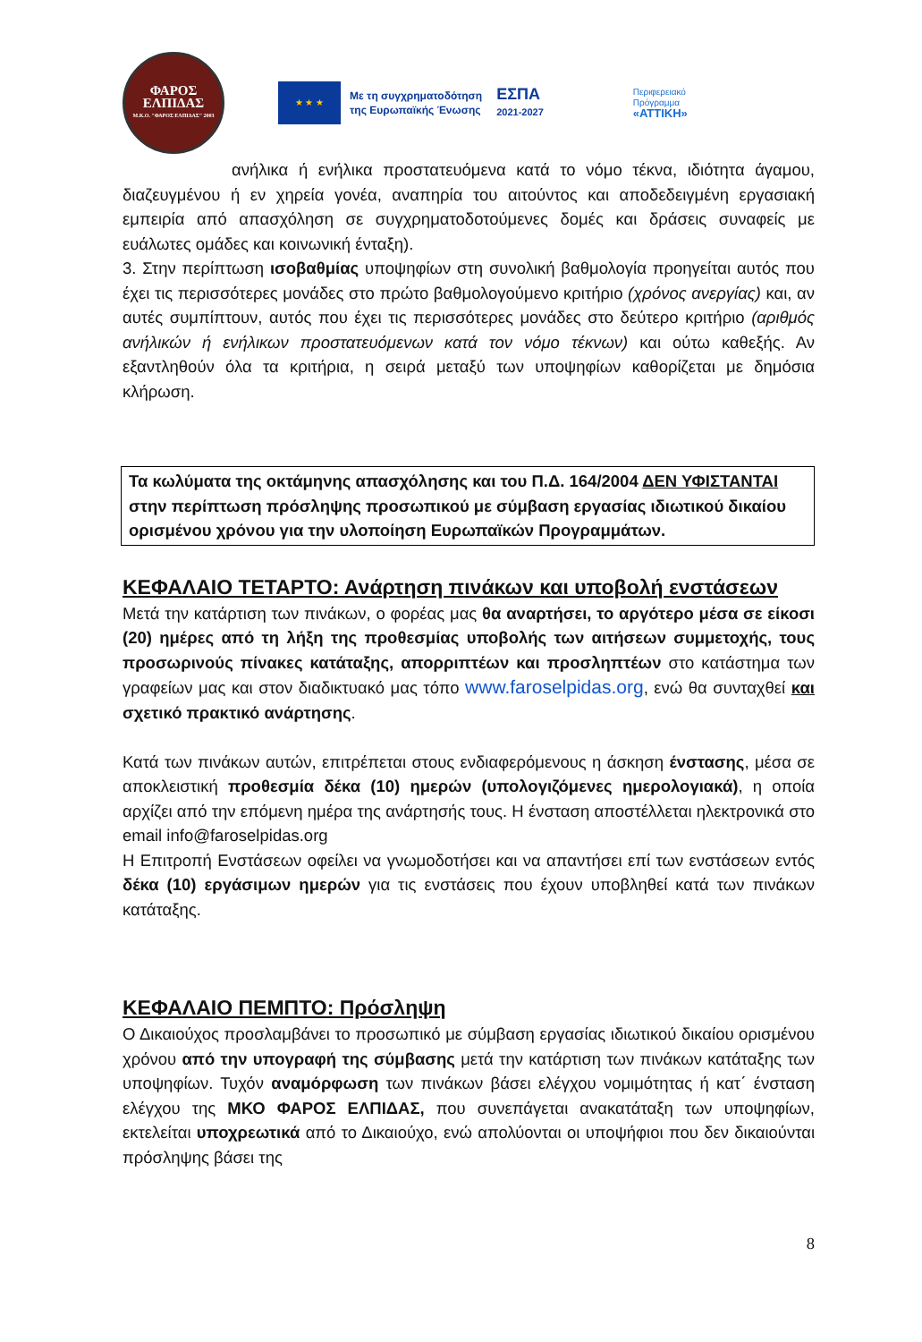ΦΑΡΟΣ
ΕΛΠΙΔΑΣ
Μ.Κ.Ο. "ΦΑΡΟΣ ΕΛΠΙΔΑΣ" 2003
★ ★ ★
Με τη συγχρηματοδότηση
της Ευρωπαϊκής Ένωσης
ΕΣΠΑ
2021-2027
Περιφερειακό
Πρόγραμμα
«ΑΤΤΙΚΗ»
ανήλικα ή ενήλικα προστατευόμενα κατά το νόμο τέκνα, ιδιότητα άγαμου, διαζευγμένου ή εν χηρεία γονέα, αναπηρία του αιτούντος και αποδεδειγμένη εργασιακή εμπειρία από απασχόληση σε συγχρηματοδοτούμενες δομές και δράσεις συναφείς με ευάλωτες ομάδες και κοινωνική ένταξη).
3. Στην περίπτωση ισοβαθμίας υποψηφίων στη συνολική βαθμολογία προηγείται αυτός που έχει τις περισσότερες μονάδες στο πρώτο βαθμολογούμενο κριτήριο (χρόνος ανεργίας) και, αν αυτές συμπίπτουν, αυτός που έχει τις περισσότερες μονάδες στο δεύτερο κριτήριο (αριθμός ανήλικών ή ενήλικων προστατευόμενων κατά τον νόμο τέκνων) και ούτω καθεξής. Αν εξαντληθούν όλα τα κριτήρια, η σειρά μεταξύ των υποψηφίων καθορίζεται με δημόσια κλήρωση.
Τα κωλύματα της οκτάμηνης απασχόλησης και του Π.Δ. 164/2004 ΔΕΝ ΥΦΙΣΤΑΝΤΑΙ στην περίπτωση πρόσληψης προσωπικού με σύμβαση εργασίας ιδιωτικού δικαίου ορισμένου χρόνου για την υλοποίηση Ευρωπαϊκών Προγραμμάτων.
ΚΕΦΑΛΑΙΟ ΤΕΤΑΡΤΟ: Ανάρτηση πινάκων και υποβολή ενστάσεων
Μετά την κατάρτιση των πινάκων, ο φορέας μας θα αναρτήσει, το αργότερο μέσα σε είκοσι (20) ημέρες από τη λήξη της προθεσμίας υποβολής των αιτήσεων συμμετοχής, τους προσωρινούς πίνακες κατάταξης, απορριπτέων και προσληπτέων στο κατάστημα των γραφείων μας και στον διαδικτυακό μας τόπο www.faroselpidas.org, ενώ θα συνταχθεί και σχετικό πρακτικό ανάρτησης.
Κατά των πινάκων αυτών, επιτρέπεται στους ενδιαφερόμενους η άσκηση ένστασης, μέσα σε αποκλειστική προθεσμία δέκα (10) ημερών (υπολογιζόμενες ημερολογιακά), η οποία αρχίζει από την επόμενη ημέρα της ανάρτησής τους. Η ένσταση αποστέλλεται ηλεκτρονικά στο email info@faroselpidas.org
Η Επιτροπή Ενστάσεων οφείλει να γνωμοδοτήσει και να απαντήσει επί των ενστάσεων εντός δέκα (10) εργάσιμων ημερών για τις ενστάσεις που έχουν υποβληθεί κατά των πινάκων κατάταξης.
ΚΕΦΑΛΑΙΟ ΠΕΜΠΤΟ: Πρόσληψη
Ο Δικαιούχος προσλαμβάνει το προσωπικό με σύμβαση εργασίας ιδιωτικού δικαίου ορισμένου χρόνου από την υπογραφή της σύμβασης μετά την κατάρτιση των πινάκων κατάταξης των υποψηφίων. Τυχόν αναμόρφωση των πινάκων βάσει ελέγχου νομιμότητας ή κατ΄ ένσταση ελέγχου της ΜΚΟ ΦΑΡΟΣ ΕΛΠΙΔΑΣ, που συνεπάγεται ανακατάταξη των υποψηφίων, εκτελείται υποχρεωτικά από το Δικαιούχο, ενώ απολύονται οι υποψήφιοι που δεν δικαιούνται πρόσληψης βάσει της
8